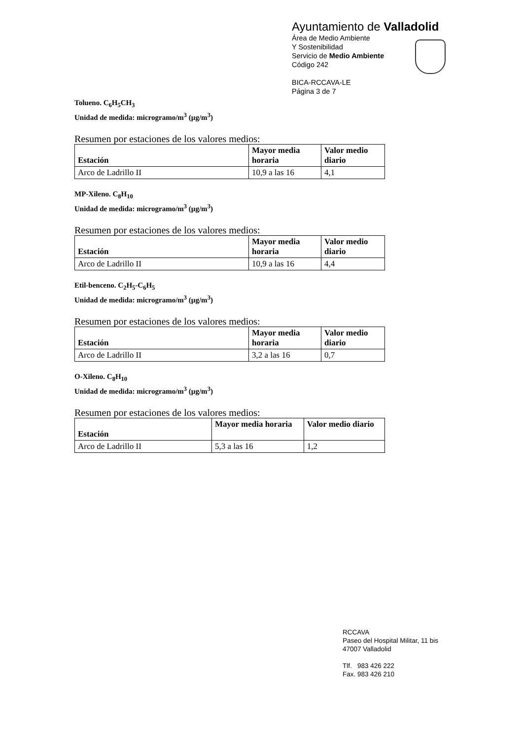Ayuntamiento de Valladolid
Área de Medio Ambiente
Y Sostenibilidad
Servicio de Medio Ambiente
Código 242
BICA-RCCAVA-LE
Página 3 de 7
Tolueno. C<sub>6</sub>H<sub>5</sub>CH<sub>3</sub>
Unidad de medida: microgramo/m<sup>3</sup> (µg/m<sup>3</sup>)
Resumen por estaciones de los valores medios:
| Estación | Mayor media horaria | Valor medio diario |
| --- | --- | --- |
| Arco de Ladrillo II | 10,9 a las 16 | 4,1 |
MP-Xileno. C<sub>8</sub>H<sub>10</sub>
Unidad de medida: microgramo/m<sup>3</sup> (µg/m<sup>3</sup>)
Resumen por estaciones de los valores medios:
| Estación | Mayor media horaria | Valor medio diario |
| --- | --- | --- |
| Arco de Ladrillo II | 10,9 a las 16 | 4,4 |
Etil-benceno. C<sub>2</sub>H<sub>5</sub>-C<sub>6</sub>H<sub>5</sub>
Unidad de medida: microgramo/m<sup>3</sup> (µg/m<sup>3</sup>)
Resumen por estaciones de los valores medios:
| Estación | Mayor media horaria | Valor medio diario |
| --- | --- | --- |
| Arco de Ladrillo II | 3,2 a las 16 | 0,7 |
O-Xileno. C<sub>8</sub>H<sub>10</sub>
Unidad de medida: microgramo/m<sup>3</sup> (µg/m<sup>3</sup>)
Resumen por estaciones de los valores medios:
| Estación | Mayor media horaria | Valor medio diario |
| --- | --- | --- |
| Arco de Ladrillo II | 5,3 a las 16 | 1,2 |
RCCAVA
Paseo del Hospital Militar, 11 bis
47007 Valladolid
Tlf. 983 426 222
Fax. 983 426 210